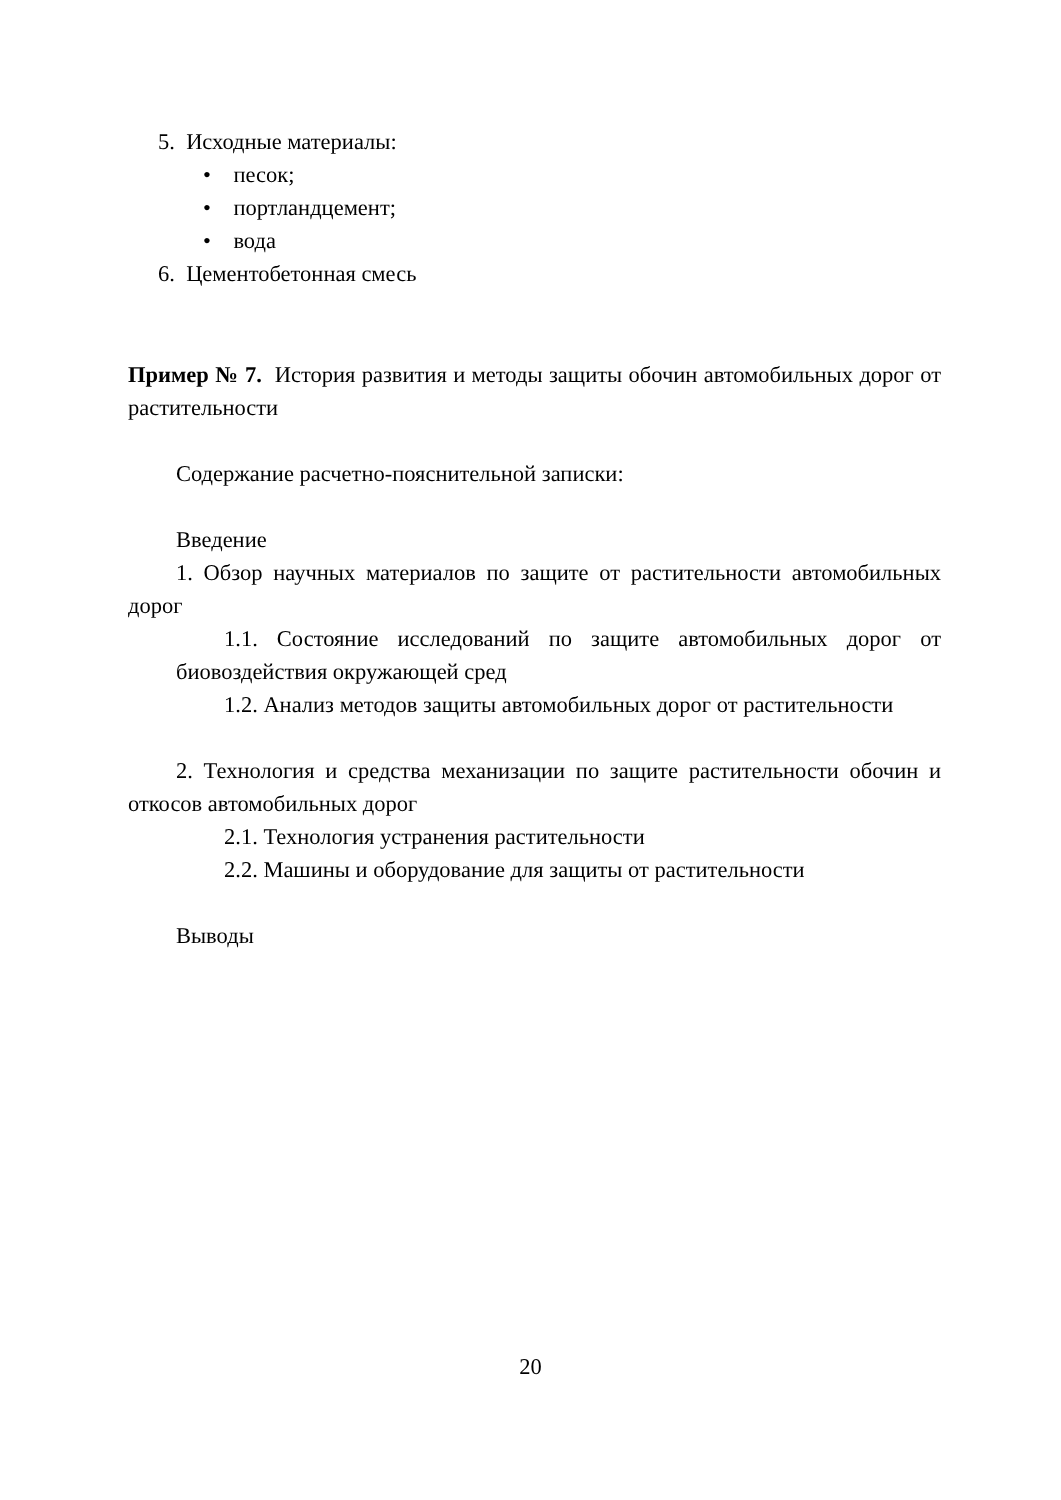5. Исходные материалы:
• песок;
• портландцемент;
• вода
6. Цементобетонная смесь
Пример № 7. История развития и методы защиты обочин автомобильных дорог от растительности
Содержание расчетно-пояснительной записки:
Введение
1. Обзор научных материалов по защите от растительности автомобильных дорог
1.1. Состояние исследований по защите автомобильных дорог от биовоздействия окружающей сред
1.2. Анализ методов защиты автомобильных дорог от растительности
2. Технология и средства механизации по защите растительности обочин и откосов автомобильных дорог
2.1. Технология устранения растительности
2.2. Машины и оборудование для защиты от растительности
Выводы
20